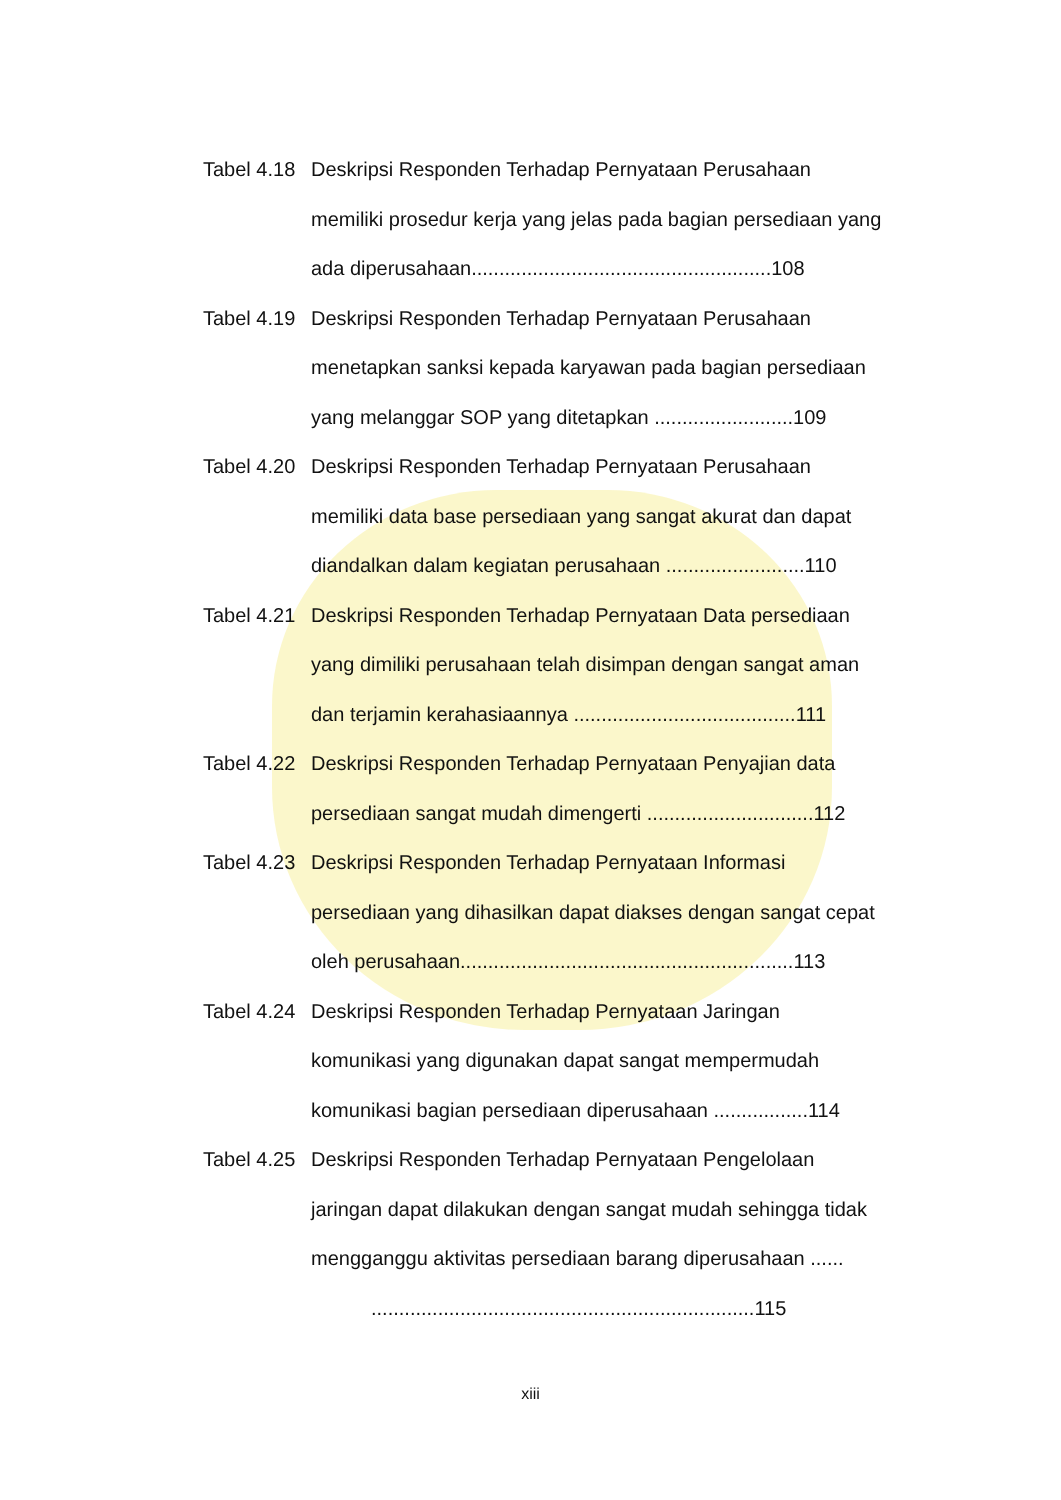Tabel 4.18
Deskripsi Responden Terhadap Pernyataan Perusahaan
memiliki prosedur kerja yang jelas pada bagian persediaan yang
ada diperusahaan......................................................108
Tabel 4.19
Deskripsi Responden Terhadap Pernyataan Perusahaan
menetapkan sanksi kepada karyawan pada bagian persediaan
yang melanggar SOP yang ditetapkan .........................109
Tabel 4.20
Deskripsi Responden Terhadap Pernyataan Perusahaan
memiliki data base persediaan yang sangat akurat dan dapat
diandalkan dalam kegiatan perusahaan .........................110
Tabel 4.21
Deskripsi Responden Terhadap Pernyataan Data persediaan
yang dimiliki perusahaan telah disimpan dengan sangat aman
dan terjamin kerahasiaannya ........................................111
Tabel 4.22
Deskripsi Responden Terhadap Pernyataan Penyajian data
persediaan sangat mudah dimengerti ..............................112
Tabel 4.23
Deskripsi Responden Terhadap Pernyataan Informasi
persediaan yang dihasilkan dapat diakses dengan sangat cepat
oleh perusahaan............................................................113
Tabel 4.24
Deskripsi Responden Terhadap Pernyataan Jaringan
komunikasi yang digunakan dapat sangat mempermudah
komunikasi bagian persediaan diperusahaan .................114
Tabel 4.25
Deskripsi Responden Terhadap Pernyataan Pengelolaan
jaringan dapat dilakukan dengan sangat mudah sehingga tidak
mengganggu aktivitas persediaan barang diperusahaan ......
.....................................................................115
xiii